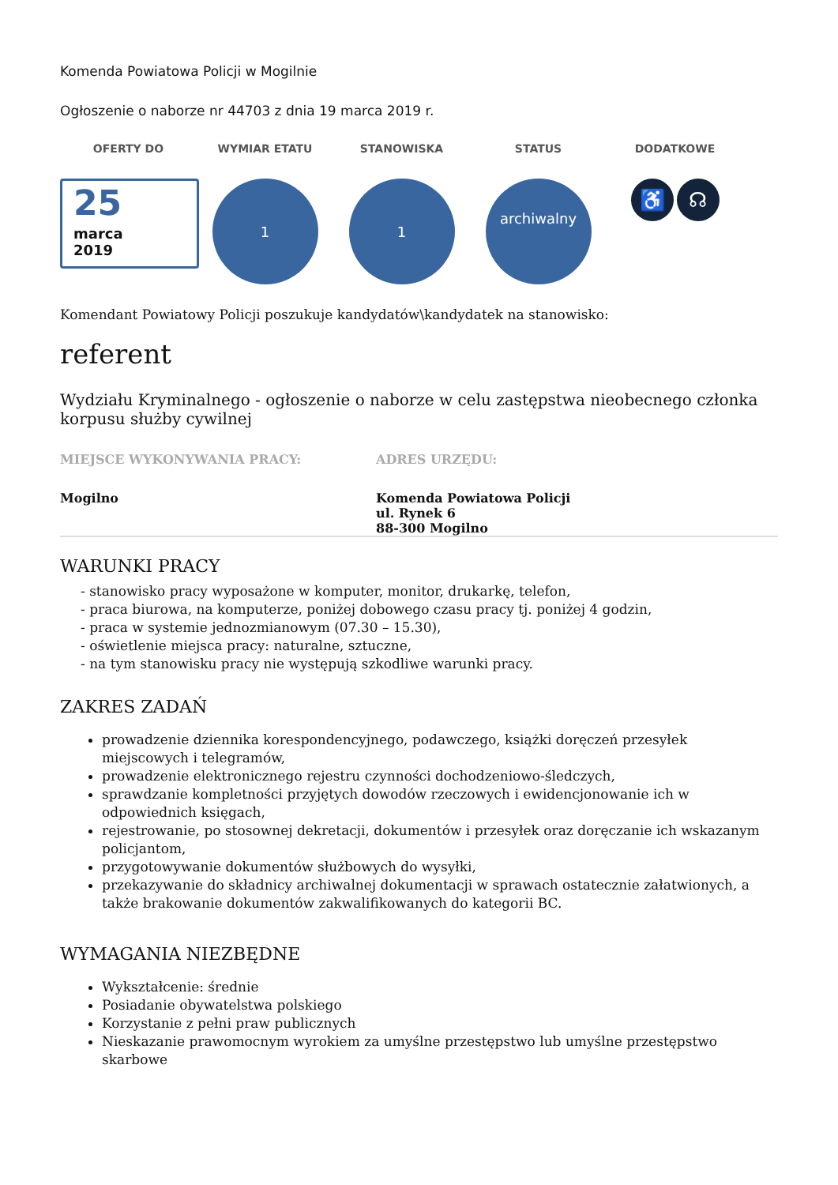Komenda Powiatowa Policji w Mogilnie
Ogłoszenie o naborze nr 44703 z dnia 19 marca 2019 r.
OFERTY DO
25
marca
2019
WYMIAR ETATU
1
STANOWISKA
1
STATUS
archiwalny
DODATKOWE
♿ ☊
Komendant Powiatowy Policji poszukuje kandydatów\kandydatek na stanowisko:
referent
Wydziału Kryminalnego - ogłoszenie o naborze w celu zastępstwa nieobecnego członka korpusu służby cywilnej
MIEJSCE WYKONYWANIA PRACY:
Mogilno
ADRES URZĘDU:
Komenda Powiatowa Policji
ul. Rynek 6
88-300 Mogilno
WARUNKI PRACY
- stanowisko pracy wyposażone w komputer, monitor, drukarkę, telefon,
- praca biurowa, na komputerze, poniżej dobowego czasu pracy tj. poniżej 4 godzin,
- praca w systemie jednozmianowym (07.30 – 15.30),
- oświetlenie miejsca pracy: naturalne, sztuczne,
- na tym stanowisku pracy nie występują szkodliwe warunki pracy.
ZAKRES ZADAŃ
prowadzenie dziennika korespondencyjnego, podawczego, książki doręczeń przesyłek miejscowych i telegramów,
prowadzenie elektronicznego rejestru czynności dochodzeniowo-śledczych,
sprawdzanie kompletności przyjętych dowodów rzeczowych i ewidencjonowanie ich w odpowiednich księgach,
rejestrowanie, po stosownej dekretacji, dokumentów i przesyłek oraz doręczanie ich wskazanym policjantom,
przygotowywanie dokumentów służbowych do wysyłki,
przekazywanie do składnicy archiwalnej dokumentacji w sprawach ostatecznie załatwionych, a także brakowanie dokumentów zakwalifikowanych do kategorii BC.
WYMAGANIA NIEZBĘDNE
Wykształcenie: średnie
Posiadanie obywatelstwa polskiego
Korzystanie z pełni praw publicznych
Nieskazanie prawomocnym wyrokiem za umyślne przestępstwo lub umyślne przestępstwo skarbowe